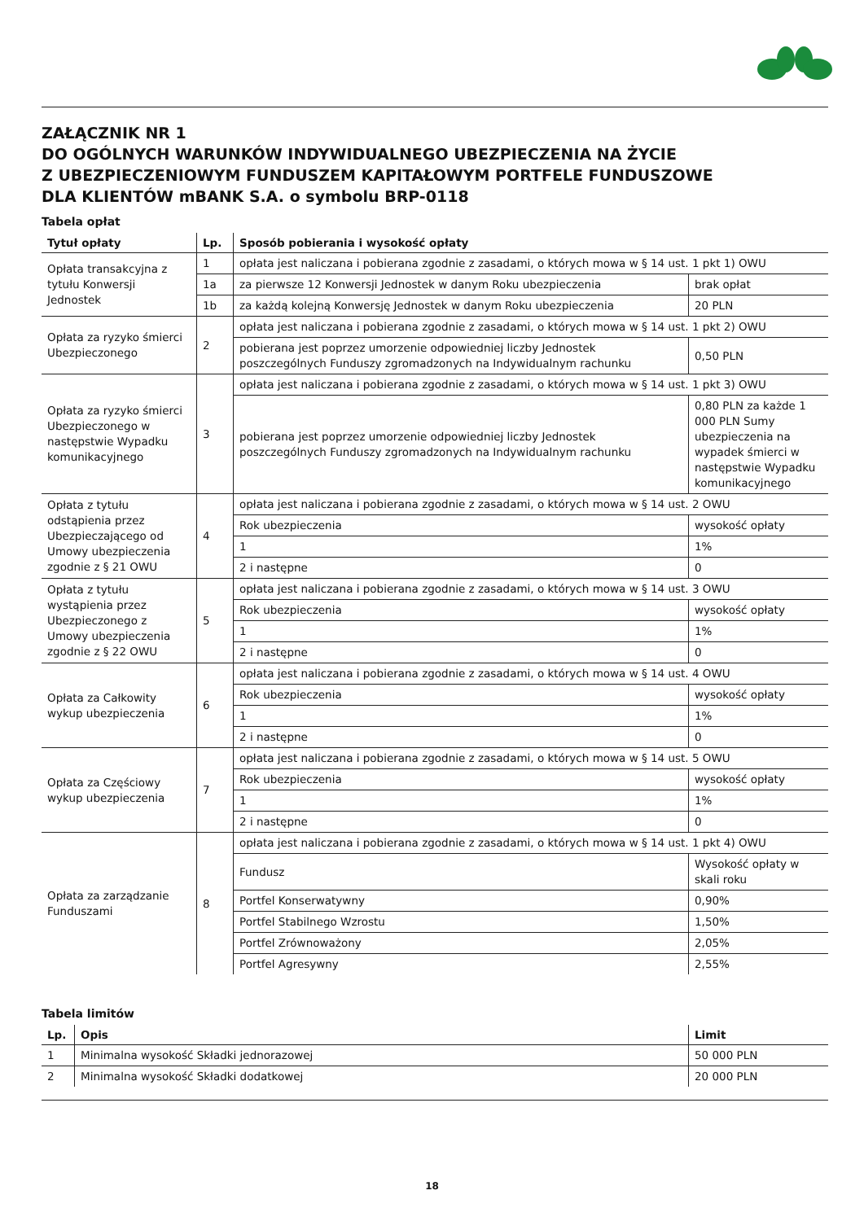ZAŁĄCZNIK NR 1
DO OGÓLNYCH WARUNKÓW INDYWIDUALNEGO UBEZPIECZENIA NA ŻYCIE
Z UBEZPIECZENIOWYM FUNDUSZEM KAPITAŁOWYM PORTFELE FUNDUSZOWE
DLA KLIENTÓW mBANK S.A. o symbolu BRP-0118
Tabela opłat
| Tytuł opłaty | Lp. | Sposób pobierania i wysokość opłaty | |
| --- | --- | --- | --- |
| Opłata transakcyjna z tytułu Konwersji Jednostek | 1 | opłata jest naliczana i pobierana zgodnie z zasadami, o których mowa w § 14 ust. 1 pkt 1) OWU | |
| | 1a | za pierwsze 12 Konwersji Jednostek w danym Roku ubezpieczenia | brak opłat |
| | 1b | za każdą kolejną Konwersję Jednostek w danym Roku ubezpieczenia | 20 PLN |
| Opłata za ryzyko śmierci Ubezpieczonego | 2 | opłata jest naliczana i pobierana zgodnie z zasadami, o których mowa w § 14 ust. 1 pkt 2) OWU | |
| | | pobierana jest poprzez umorzenie odpowiedniej liczby Jednostek poszczególnych Funduszy zgromadzonych na Indywidualnym rachunku | 0,50 PLN |
| Opłata za ryzyko śmierci Ubezpieczonego w następstwie Wypadku komunikacyjnego | 3 | opłata jest naliczana i pobierana zgodnie z zasadami, o których mowa w § 14 ust. 1 pkt 3) OWU | |
| | | pobierana jest poprzez umorzenie odpowiedniej liczby Jednostek poszczególnych Funduszy zgromadzonych na Indywidualnym rachunku | 0,80 PLN za każde 1 000 PLN Sumy ubezpieczenia na wypadek śmierci w następstwie Wypadku komunikacyjnego |
| Opłata z tytułu odstąpienia przez Ubezpieczającego od Umowy ubezpieczenia zgodnie z § 21 OWU | 4 | opłata jest naliczana i pobierana zgodnie z zasadami, o których mowa w § 14 ust. 2 OWU | |
| | | Rok ubezpieczenia | wysokość opłaty |
| | | 1 | 1% |
| | | 2 i następne | 0 |
| Opłata z tytułu wystąpienia przez Ubezpieczonego z Umowy ubezpieczenia zgodnie z § 22 OWU | 5 | opłata jest naliczana i pobierana zgodnie z zasadami, o których mowa w § 14 ust. 3 OWU | |
| | | Rok ubezpieczenia | wysokość opłaty |
| | | 1 | 1% |
| | | 2 i następne | 0 |
| Opłata za Całkowity wykup ubezpieczenia | 6 | opłata jest naliczana i pobierana zgodnie z zasadami, o których mowa w § 14 ust. 4 OWU | |
| | | Rok ubezpieczenia | wysokość opłaty |
| | | 1 | 1% |
| | | 2 i następne | 0 |
| Opłata za Częściowy wykup ubezpieczenia | 7 | opłata jest naliczana i pobierana zgodnie z zasadami, o których mowa w § 14 ust. 5 OWU | |
| | | Rok ubezpieczenia | wysokość opłaty |
| | | 1 | 1% |
| | | 2 i następne | 0 |
| Opłata za zarządzanie Funduszami | 8 | opłata jest naliczana i pobierana zgodnie z zasadami, o których mowa w § 14 ust. 1 pkt 4) OWU | |
| | | Fundusz | Wysokość opłaty w skali roku |
| | | Portfel Konserwatywny | 0,90% |
| | | Portfel Stabilnego Wzrostu | 1,50% |
| | | Portfel Zrównoważony | 2,05% |
| | | Portfel Agresywny | 2,55% |
Tabela limitów
| Lp. | Opis | Limit |
| --- | --- | --- |
| 1 | Minimalna wysokość Składki jednorazowej | 50 000 PLN |
| 2 | Minimalna wysokość Składki dodatkowej | 20 000 PLN |
18